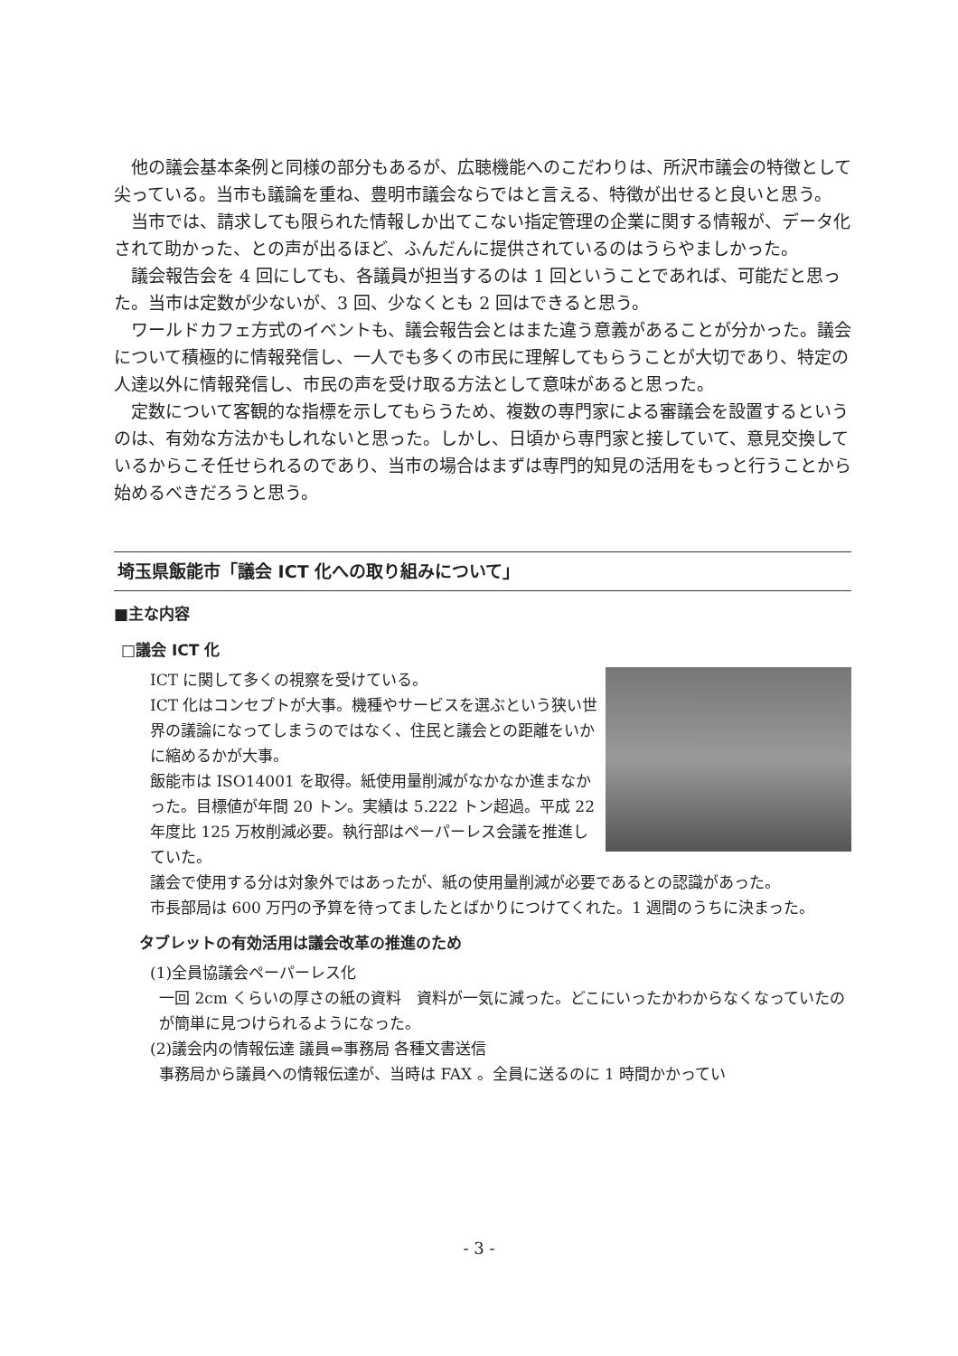他の議会基本条例と同様の部分もあるが、広聴機能へのこだわりは、所沢市議会の特徴として尖っている。当市も議論を重ね、豊明市議会ならではと言える、特徴が出せると良いと思う。
当市では、請求しても限られた情報しか出てこない指定管理の企業に関する情報が、データ化されて助かった、との声が出るほど、ふんだんに提供されているのはうらやましかった。
議会報告会を 4 回にしても、各議員が担当するのは 1 回ということであれば、可能だと思った。当市は定数が少ないが、3 回、少なくとも 2 回はできると思う。
ワールドカフェ方式のイベントも、議会報告会とはまた違う意義があることが分かった。議会について積極的に情報発信し、一人でも多くの市民に理解してもらうことが大切であり、特定の人達以外に情報発信し、市民の声を受け取る方法として意味があると思った。
定数について客観的な指標を示してもらうため、複数の専門家による審議会を設置するというのは、有効な方法かもしれないと思った。しかし、日頃から専門家と接していて、意見交換しているからこそ任せられるのであり、当市の場合はまずは専門的知見の活用をもっと行うことから始めるべきだろうと思う。
埼玉県飯能市「議会 ICT 化への取り組みについて」
■主な内容
□議会 ICT 化
ICT に関して多くの視察を受けている。
ICT 化はコンセプトが大事。機種やサービスを選ぶという狭い世界の議論になってしまうのではなく、住民と議会との距離をいかに縮めるかが大事。
飯能市は ISO14001 を取得。紙使用量削減がなかなか進まなかった。目標値が年間 20 トン。実績は 5.222 トン超過。平成 22 年度比 125 万枚削減必要。執行部はペーパーレス会議を推進していた。
議会で使用する分は対象外ではあったが、紙の使用量削減が必要であるとの認識があった。
市長部局は 600 万円の予算を待ってましたとばかりにつけてくれた。1 週間のうちに決まった。
タブレットの有効活用は議会改革の推進のため
(1)全員協議会ペーパーレス化
一回 2cm くらいの厚さの紙の資料　資料が一気に減った。どこにいったかわからなくなっていたのが簡単に見つけられるようになった。
(2)議会内の情報伝達 議員⇔事務局 各種文書送信
事務局から議員への情報伝達が、当時は FAX 。全員に送るのに 1 時間かかってい
- 3 -